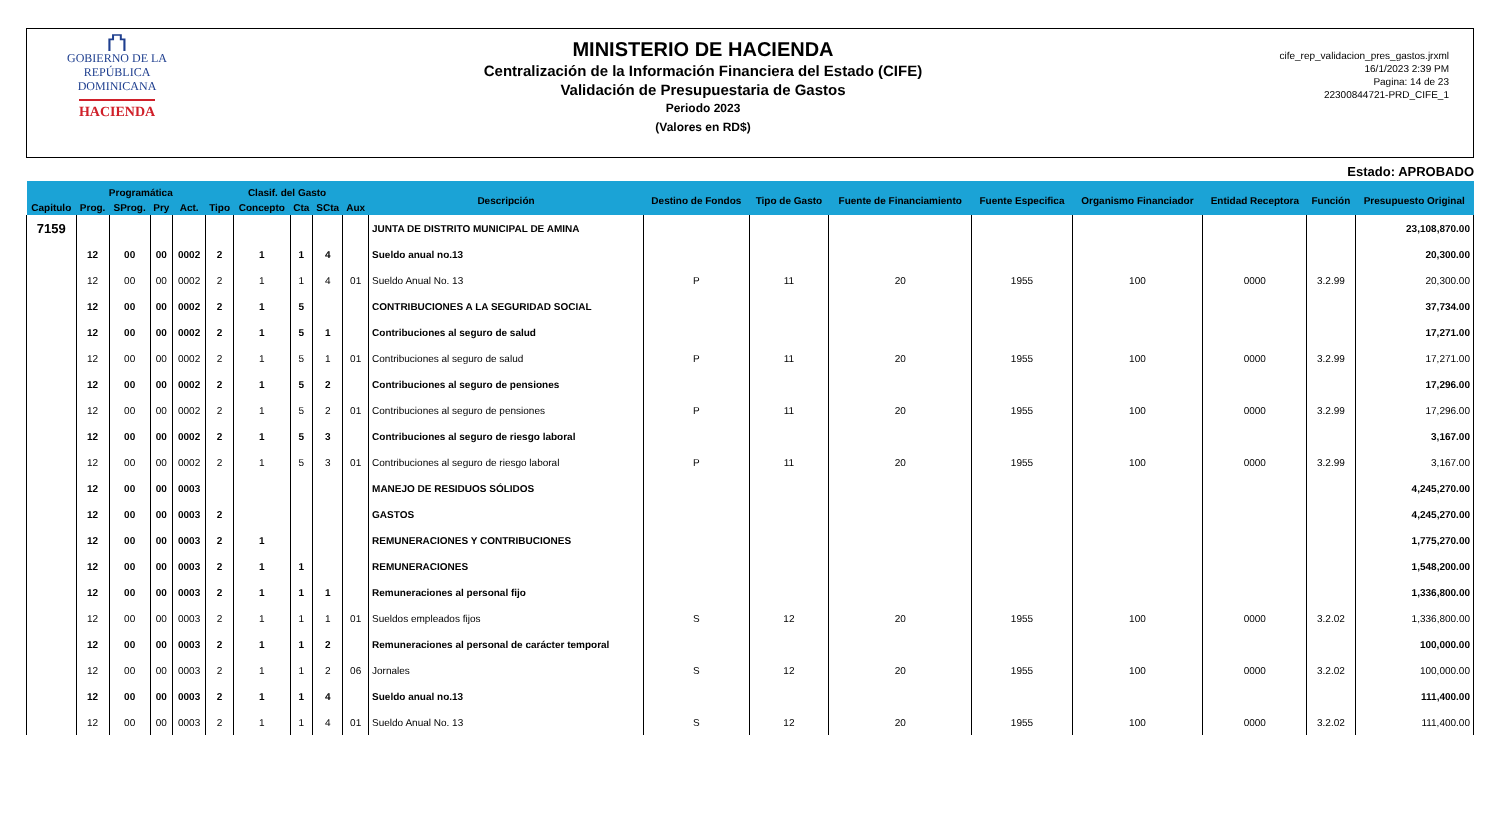⛫
GOBIERNO DE LA
REPÚBLICA
DOMINICANA
HACIENDA
MINISTERIO DE HACIENDA
Centralización de la Información Financiera del Estado (CIFE)
Validación de Presupuestaria de Gastos
Periodo 2023
(Valores en RD$)
cife_rep_validacion_pres_gastos.jrxml
16/1/2023 2:39 PM
Pagina: 14 de 23
22300844721-PRD_CIFE_1
Estado: APROBADO
| | Programática | | | | Clasif. del Gasto | | | | | Descripción | Destino de Fondos | Tipo de Gasto | Fuente de Financiamiento | Fuente Especifica | Organismo Financiador | Entidad Receptora | Función | Presupuesto Original |
| --- | --- | --- | --- | --- | --- | --- | --- | --- | --- | --- | --- | --- | --- | --- | --- | --- | --- | --- |
| Capitulo | Prog. | SProg. | Pry | Act. | Tipo | Concepto | Cta | SCta | Aux | | | | | | | | | |
| 7159 | | | | | | | | | | JUNTA DE DISTRITO MUNICIPAL DE AMINA | | | | | | | | 23,108,870.00 |
| | 12 | 00 | 00 | 0002 | 2 | 1 | 1 | 4 | | Sueldo anual no.13 | | | | | | | | 20,300.00 |
| | 12 | 00 | 00 | 0002 | 2 | 1 | 1 | 4 | 01 | Sueldo Anual No. 13 | P | 11 | 20 | 1955 | 100 | 0000 | 3.2.99 | 20,300.00 |
| | 12 | 00 | 00 | 0002 | 2 | 1 | 5 | | | CONTRIBUCIONES A LA SEGURIDAD SOCIAL | | | | | | | | 37,734.00 |
| | 12 | 00 | 00 | 0002 | 2 | 1 | 5 | 1 | | Contribuciones al seguro de salud | | | | | | | | 17,271.00 |
| | 12 | 00 | 00 | 0002 | 2 | 1 | 5 | 1 | 01 | Contribuciones al seguro de salud | P | 11 | 20 | 1955 | 100 | 0000 | 3.2.99 | 17,271.00 |
| | 12 | 00 | 00 | 0002 | 2 | 1 | 5 | 2 | | Contribuciones al seguro de pensiones | | | | | | | | 17,296.00 |
| | 12 | 00 | 00 | 0002 | 2 | 1 | 5 | 2 | 01 | Contribuciones al seguro de pensiones | P | 11 | 20 | 1955 | 100 | 0000 | 3.2.99 | 17,296.00 |
| | 12 | 00 | 00 | 0002 | 2 | 1 | 5 | 3 | | Contribuciones al seguro de riesgo laboral | | | | | | | | 3,167.00 |
| | 12 | 00 | 00 | 0002 | 2 | 1 | 5 | 3 | 01 | Contribuciones al seguro de riesgo laboral | P | 11 | 20 | 1955 | 100 | 0000 | 3.2.99 | 3,167.00 |
| | 12 | 00 | 00 | 0003 | | | | | | MANEJO DE RESIDUOS SÓLIDOS | | | | | | | | 4,245,270.00 |
| | 12 | 00 | 00 | 0003 | 2 | | | | | GASTOS | | | | | | | | 4,245,270.00 |
| | 12 | 00 | 00 | 0003 | 2 | 1 | | | | REMUNERACIONES Y CONTRIBUCIONES | | | | | | | | 1,775,270.00 |
| | 12 | 00 | 00 | 0003 | 2 | 1 | 1 | | | REMUNERACIONES | | | | | | | | 1,548,200.00 |
| | 12 | 00 | 00 | 0003 | 2 | 1 | 1 | 1 | | Remuneraciones al personal fijo | | | | | | | | 1,336,800.00 |
| | 12 | 00 | 00 | 0003 | 2 | 1 | 1 | 1 | 01 | Sueldos empleados fijos | S | 12 | 20 | 1955 | 100 | 0000 | 3.2.02 | 1,336,800.00 |
| | 12 | 00 | 00 | 0003 | 2 | 1 | 1 | 2 | | Remuneraciones al personal de carácter temporal | | | | | | | | 100,000.00 |
| | 12 | 00 | 00 | 0003 | 2 | 1 | 1 | 2 | 06 | Jornales | S | 12 | 20 | 1955 | 100 | 0000 | 3.2.02 | 100,000.00 |
| | 12 | 00 | 00 | 0003 | 2 | 1 | 1 | 4 | | Sueldo anual no.13 | | | | | | | | 111,400.00 |
| | 12 | 00 | 00 | 0003 | 2 | 1 | 1 | 4 | 01 | Sueldo Anual No. 13 | S | 12 | 20 | 1955 | 100 | 0000 | 3.2.02 | 111,400.00 |